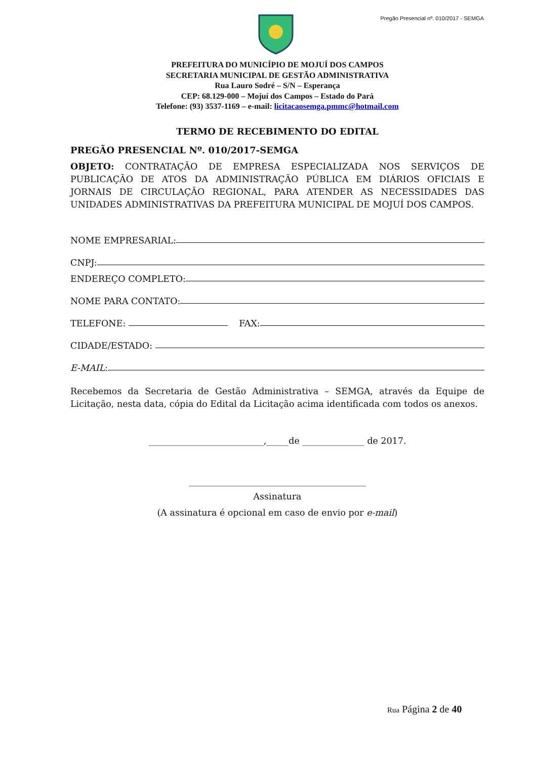Pregão Presencial nº. 010/2017 - SEMGA
PREFEITURA DO MUNICÍPIO DE MOJUÍ DOS CAMPOS
SECRETARIA MUNICIPAL DE GESTÃO ADMINISTRATIVA
Rua Lauro Sodré – S/N – Esperança
CEP: 68.129-000 – Mojuí dos Campos – Estado do Pará
Telefone: (93) 3537-1169 – e-mail: licitacaosemga.pmmc@hotmail.com
TERMO DE RECEBIMENTO DO EDITAL
PREGÃO PRESENCIAL Nº. 010/2017-SEMGA
OBJETO: CONTRATAÇÃO DE EMPRESA ESPECIALIZADA NOS SERVIÇOS DE PUBLICAÇÃO DE ATOS DA ADMINISTRAÇÃO PÚBLICA EM DIÁRIOS OFICIAIS E JORNAIS DE CIRCULAÇÃO REGIONAL, PARA ATENDER AS NECESSIDADES DAS UNIDADES ADMINISTRATIVAS DA PREFEITURA MUNICIPAL DE MOJUÍ DOS CAMPOS.
NOME EMPRESARIAL:
CNPJ:
ENDEREÇO COMPLETO:
NOME PARA CONTATO:
TELEFONE: FAX:
CIDADE/ESTADO:
E-MAIL:
Recebemos da Secretaria de Gestão Administrativa – SEMGA, através da Equipe de Licitação, nesta data, cópia do Edital da Licitação acima identificada com todos os anexos.
__________________________,_____de ______________ de 2017.
________________________________________
Assinatura
(A assinatura é opcional em caso de envio por e-mail)
Rua Página 2 de 40